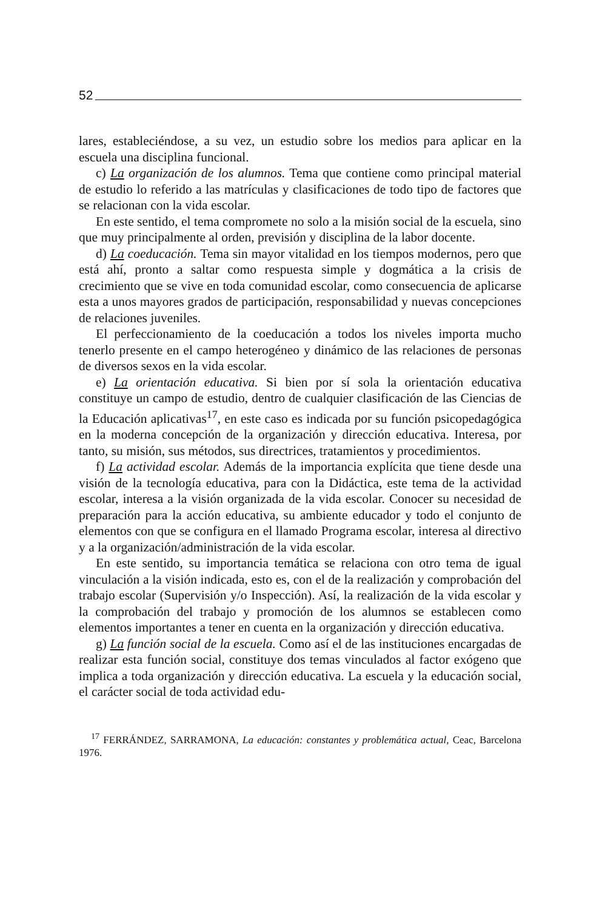52
lares, estableciéndose, a su vez, un estudio sobre los medios para aplicar en la escuela una disciplina funcional.
c) La organización de los alumnos. Tema que contiene como principal material de estudio lo referido a las matrículas y clasificaciones de todo tipo de factores que se relacionan con la vida escolar.
En este sentido, el tema compromete no solo a la misión social de la escuela, sino que muy principalmente al orden, previsión y disciplina de la labor docente.
d) La coeducación. Tema sin mayor vitalidad en los tiempos modernos, pero que está ahí, pronto a saltar como respuesta simple y dogmática a la crisis de crecimiento que se vive en toda comunidad escolar, como consecuencia de aplicarse esta a unos mayores grados de participación, responsabilidad y nuevas concepciones de relaciones juveniles.
El perfeccionamiento de la coeducación a todos los niveles importa mucho tenerlo presente en el campo heterogéneo y dinámico de las relaciones de personas de diversos sexos en la vida escolar.
e) La orientación educativa. Si bien por sí sola la orientación educativa constituye un campo de estudio, dentro de cualquier clasificación de las Ciencias de la Educación aplicativas<sup>17</sup>, en este caso es indicada por su función psicopedagógica en la moderna concepción de la organización y dirección educativa. Interesa, por tanto, su misión, sus métodos, sus directrices, tratamientos y procedimientos.
f) La actividad escolar. Además de la importancia explícita que tiene desde una visión de la tecnología educativa, para con la Didáctica, este tema de la actividad escolar, interesa a la visión organizada de la vida escolar. Conocer su necesidad de preparación para la acción educativa, su ambiente educador y todo el conjunto de elementos con que se configura en el llamado Programa escolar, interesa al directivo y a la organización/administración de la vida escolar.
En este sentido, su importancia temática se relaciona con otro tema de igual vinculación a la visión indicada, esto es, con el de la realización y comprobación del trabajo escolar (Supervisión y/o Inspección). Así, la realización de la vida escolar y la comprobación del trabajo y promoción de los alumnos se establecen como elementos importantes a tener en cuenta en la organización y dirección educativa.
g) La función social de la escuela. Como así el de las instituciones encargadas de realizar esta función social, constituye dos temas vinculados al factor exógeno que implica a toda organización y dirección educativa. La escuela y la educación social, el carácter social de toda actividad edu-
<sup>17</sup> FERRÁNDEZ, SARRAMONA, La educación: constantes y problemática actual, Ceac, Barcelona 1976.